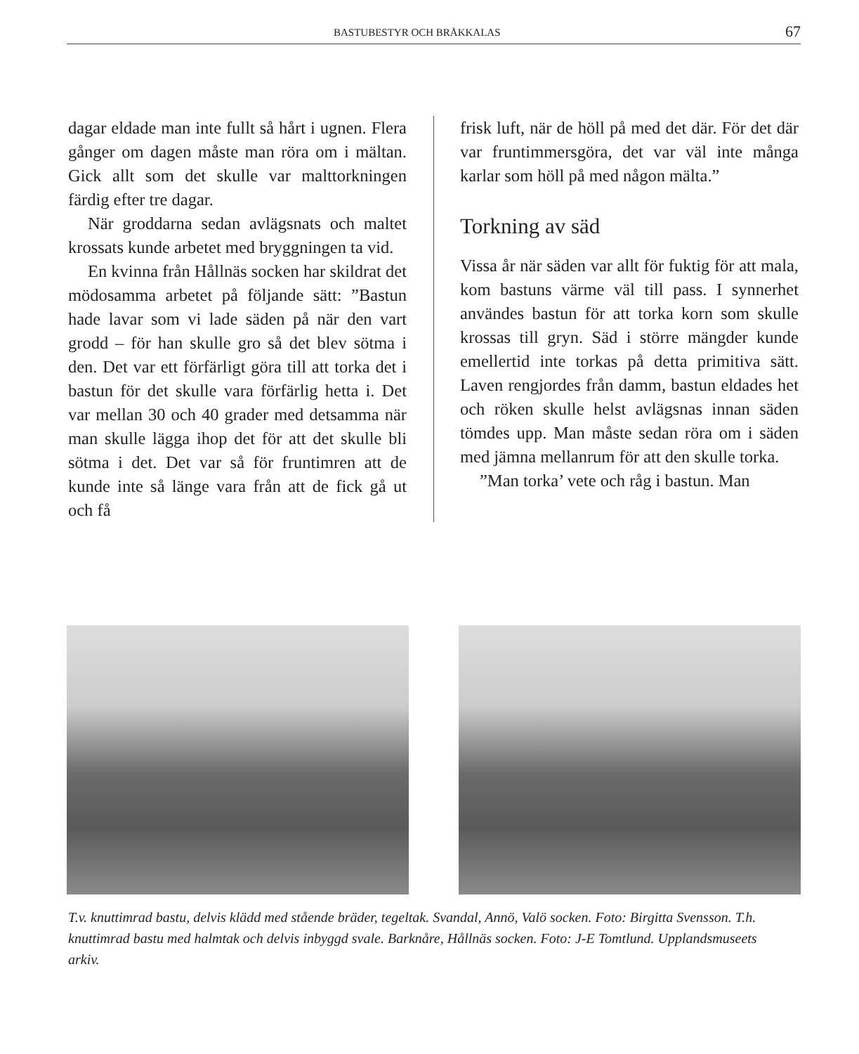BASTUBESTYR OCH BRÅKKALAS 67
dagar eldade man inte fullt så hårt i ugnen. Flera gånger om dagen måste man röra om i mältan. Gick allt som det skulle var malttorkningen färdig efter tre dagar.
När groddarna sedan avlägsnats och maltet krossats kunde arbetet med bryggningen ta vid.
En kvinna från Hållnäs socken har skildrat det mödosamma arbetet på följande sätt: ”Bastun hade lavar som vi lade säden på när den vart grodd – för han skulle gro så det blev sötma i den. Det var ett förfärligt göra till att torka det i bastun för det skulle vara förfärlig hetta i. Det var mellan 30 och 40 grader med detsamma när man skulle lägga ihop det för att det skulle bli sötma i det. Det var så för fruntimren att de kunde inte så länge vara från att de fick gå ut och få
frisk luft, när de höll på med det där. För det där var fruntimmersgöra, det var väl inte många karlar som höll på med någon mälta.”
Torkning av säd
Vissa år när säden var allt för fuktig för att mala, kom bastuns värme väl till pass. I synnerhet användes bastun för att torka korn som skulle krossas till gryn. Säd i större mängder kunde emellertid inte torkas på detta primitiva sätt. Laven rengjordes från damm, bastun eldades het och röken skulle helst avlägsnas innan säden tömdes upp. Man måste sedan röra om i säden med jämna mellanrum för att den skulle torka.
”Man torka’ vete och råg i bastun. Man
T.v. knuttimrad bastu, delvis klädd med stående bräder, tegeltak. Svandal, Annö, Valö socken. Foto: Birgitta Svensson. T.h. knuttimrad bastu med halmtak och delvis inbyggd svale. Barknåre, Hållnäs socken. Foto: J-E Tomtlund. Upplandsmuseets arkiv.